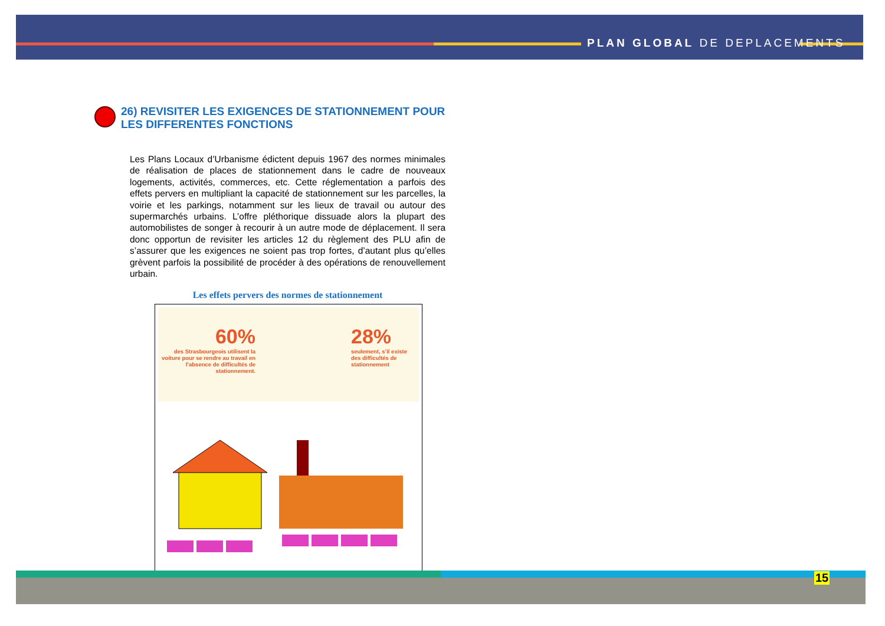PLAN GLOBAL DE DEPLACEMENTS
26) REVISITER LES EXIGENCES DE STATIONNEMENT POUR LES DIFFERENTES FONCTIONS
Les Plans Locaux d’Urbanisme édictent depuis 1967 des normes minimales de réalisation de places de stationnement dans le cadre de nouveaux logements, activités, commerces, etc. Cette réglementation a parfois des effets pervers en multipliant la capacité de stationnement sur les parcelles, la voirie et les parkings, notamment sur les lieux de travail ou autour des supermarchés urbains. L’offre pléthorique dissuade alors la plupart des automobilistes de songer à recourir à un autre mode de déplacement. Il sera donc opportun de revisiter les articles 12 du règlement des PLU afin de s’assurer que les exigences ne soient pas trop fortes, d’autant plus qu’elles grèvent parfois la possibilité de procéder à des opérations de renouvellement urbain.
Les effets pervers des normes de stationnement
60%
des Strasbourgeois utilisent la voiture pour se rendre au travail en l’absence de difficultés de stationnement.
28%
seulement, s’il existe des difficultés de stationnement
15